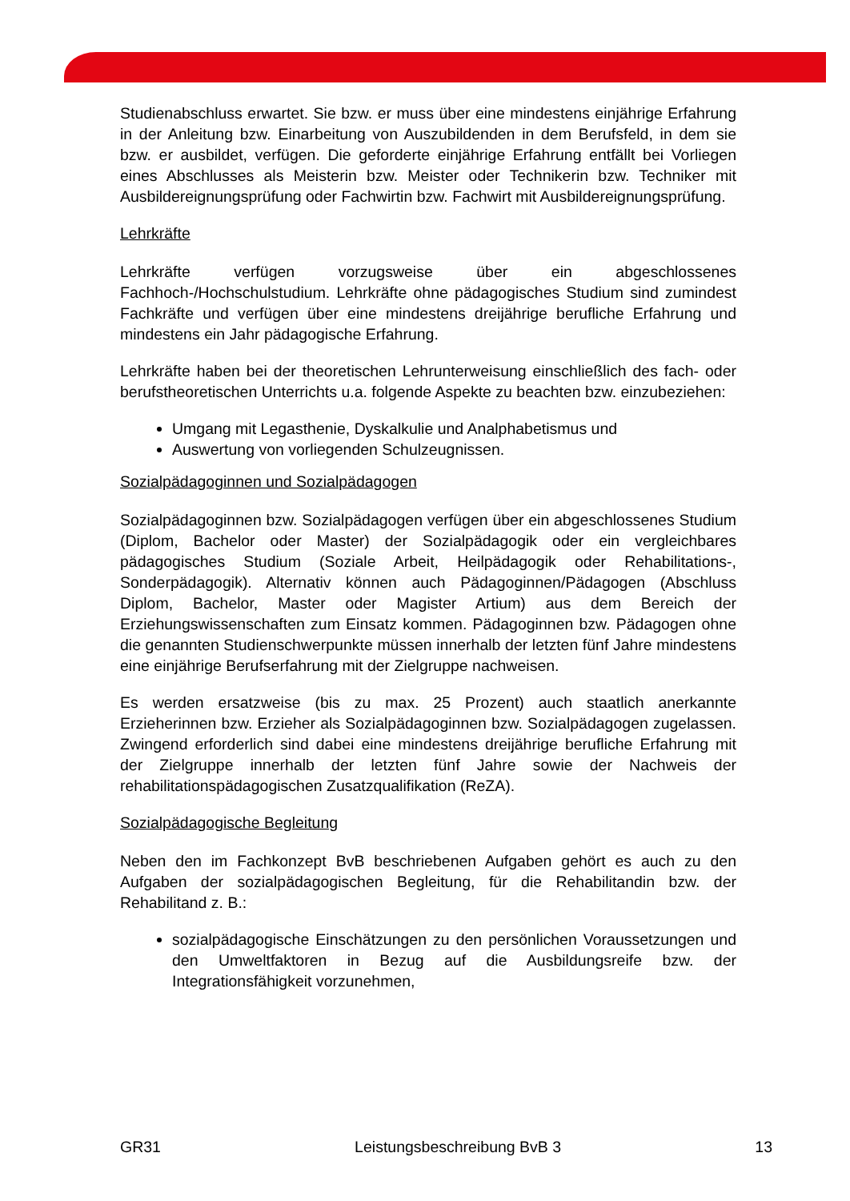Studienabschluss erwartet. Sie bzw. er muss über eine mindestens einjährige Erfahrung in der Anleitung bzw. Einarbeitung von Auszubildenden in dem Berufsfeld, in dem sie bzw. er ausbildet, verfügen. Die geforderte einjährige Erfahrung entfällt bei Vorliegen eines Abschlusses als Meisterin bzw. Meister oder Technikerin bzw. Techniker mit Ausbildereignungsprüfung oder Fachwirtin bzw. Fachwirt mit Ausbildereignungsprüfung.
Lehrkräfte
Lehrkräfte verfügen vorzugsweise über ein abgeschlossenes Fachhoch-/Hochschulstudium. Lehrkräfte ohne pädagogisches Studium sind zumindest Fachkräfte und verfügen über eine mindestens dreijährige berufliche Erfahrung und mindestens ein Jahr pädagogische Erfahrung.
Lehrkräfte haben bei der theoretischen Lehrunterweisung einschließlich des fach- oder berufstheoretischen Unterrichts u.a. folgende Aspekte zu beachten bzw. einzubeziehen:
Umgang mit Legasthenie, Dyskalkulie und Analphabetismus und
Auswertung von vorliegenden Schulzeugnissen.
Sozialpädagoginnen und Sozialpädagogen
Sozialpädagoginnen bzw. Sozialpädagogen verfügen über ein abgeschlossenes Studium (Diplom, Bachelor oder Master) der Sozialpädagogik oder ein vergleichbares pädagogisches Studium (Soziale Arbeit, Heilpädagogik oder Rehabilitations-, Sonderpädagogik). Alternativ können auch Pädagoginnen/Pädagogen (Abschluss Diplom, Bachelor, Master oder Magister Artium) aus dem Bereich der Erziehungswissenschaften zum Einsatz kommen. Pädagoginnen bzw. Pädagogen ohne die genannten Studienschwerpunkte müssen innerhalb der letzten fünf Jahre mindestens eine einjährige Berufserfahrung mit der Zielgruppe nachweisen.
Es werden ersatzweise (bis zu max. 25 Prozent) auch staatlich anerkannte Erzieherinnen bzw. Erzieher als Sozialpädagoginnen bzw. Sozialpädagogen zugelassen. Zwingend erforderlich sind dabei eine mindestens dreijährige berufliche Erfahrung mit der Zielgruppe innerhalb der letzten fünf Jahre sowie der Nachweis der rehabilitationspädagogischen Zusatzqualifikation (ReZA).
Sozialpädagogische Begleitung
Neben den im Fachkonzept BvB beschriebenen Aufgaben gehört es auch zu den Aufgaben der sozialpädagogischen Begleitung, für die Rehabilitandin bzw. der Rehabilitand z. B.:
sozialpädagogische Einschätzungen zu den persönlichen Voraussetzungen und den Umweltfaktoren in Bezug auf die Ausbildungsreife bzw. der Integrationsfähigkeit vorzunehmen,
GR31 Leistungsbeschreibung BvB 3 13